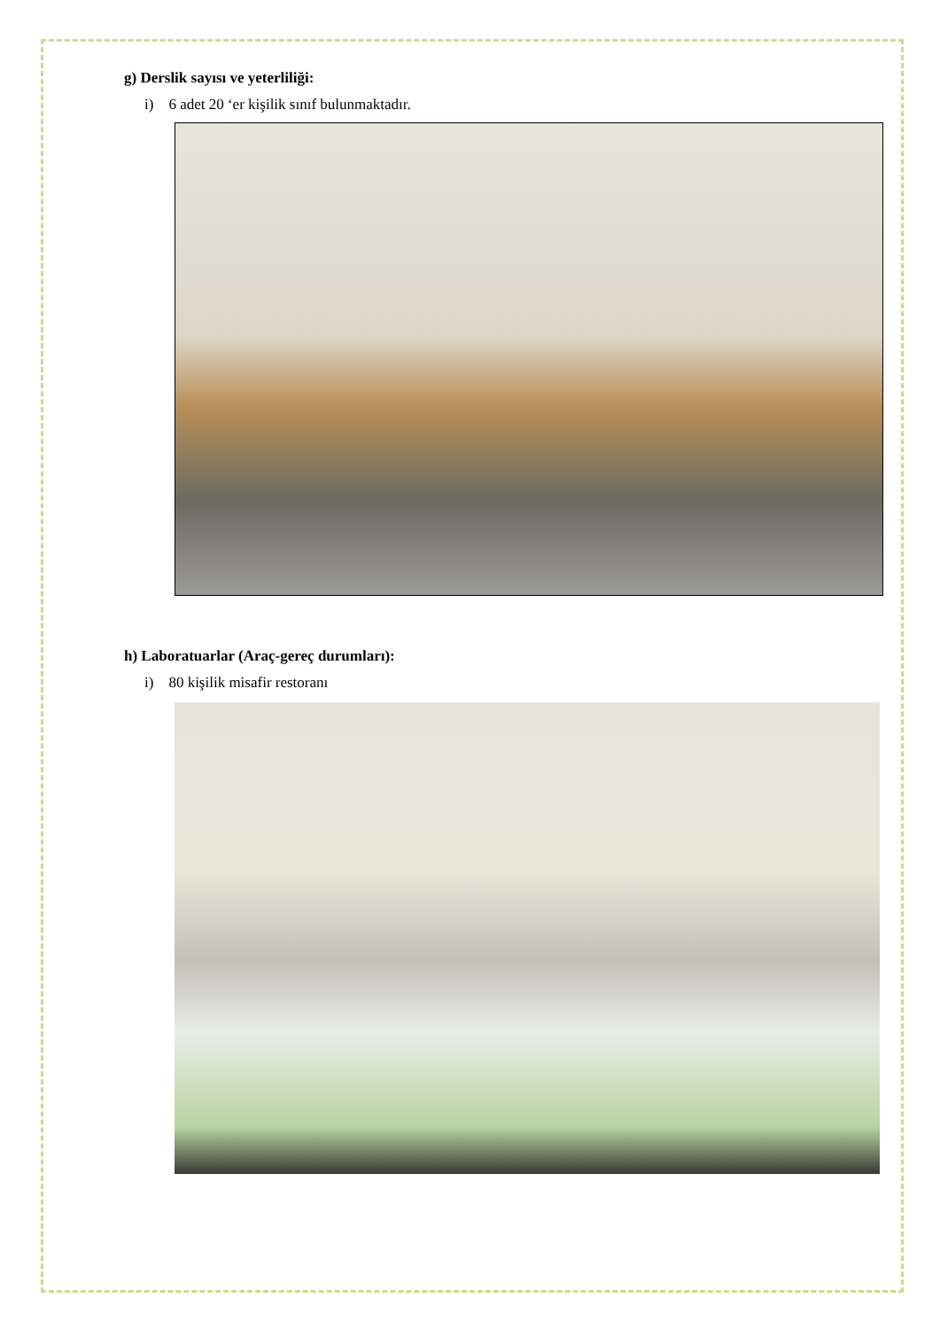g) Derslik sayısı ve yeterliliği:
i) 6 adet 20 ‘er kişilik sınıf bulunmaktadır.
h) Laboratuarlar (Araç-gereç durumları):
i) 80 kişilik misafir restoranı